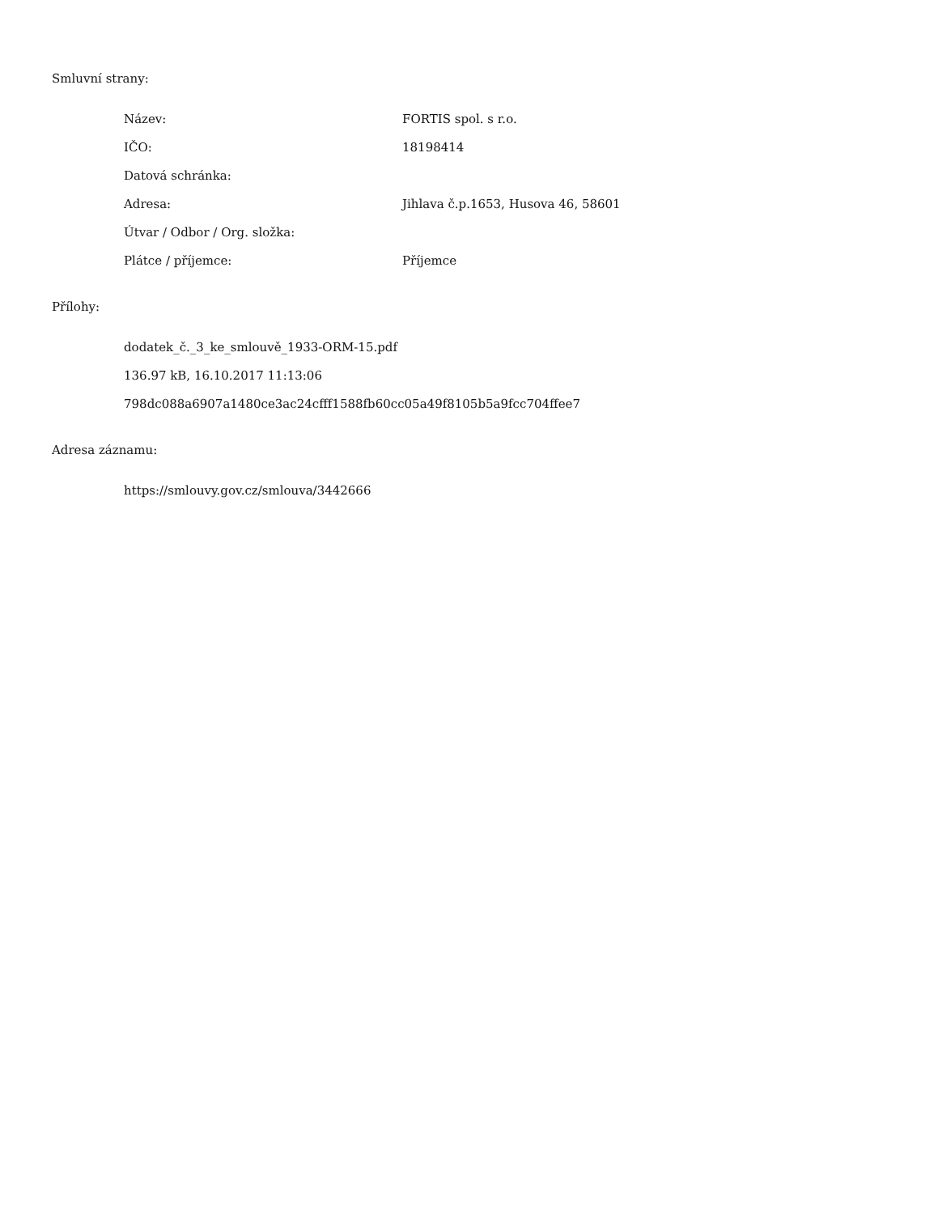Smluvní strany:
| Název: | FORTIS spol. s r.o. |
| IČO: | 18198414 |
| Datová schránka: | |
| Adresa: | Jihlava č.p.1653, Husova 46, 58601 |
| Útvar / Odbor / Org. složka: | |
| Plátce / příjemce: | Příjemce |
Přílohy:
dodatek_č._3_ke_smlouvě_1933-ORM-15.pdf
136.97 kB, 16.10.2017 11:13:06
798dc088a6907a1480ce3ac24cfff1588fb60cc05a49f8105b5a9fcc704ffee7
Adresa záznamu:
https://smlouvy.gov.cz/smlouva/3442666